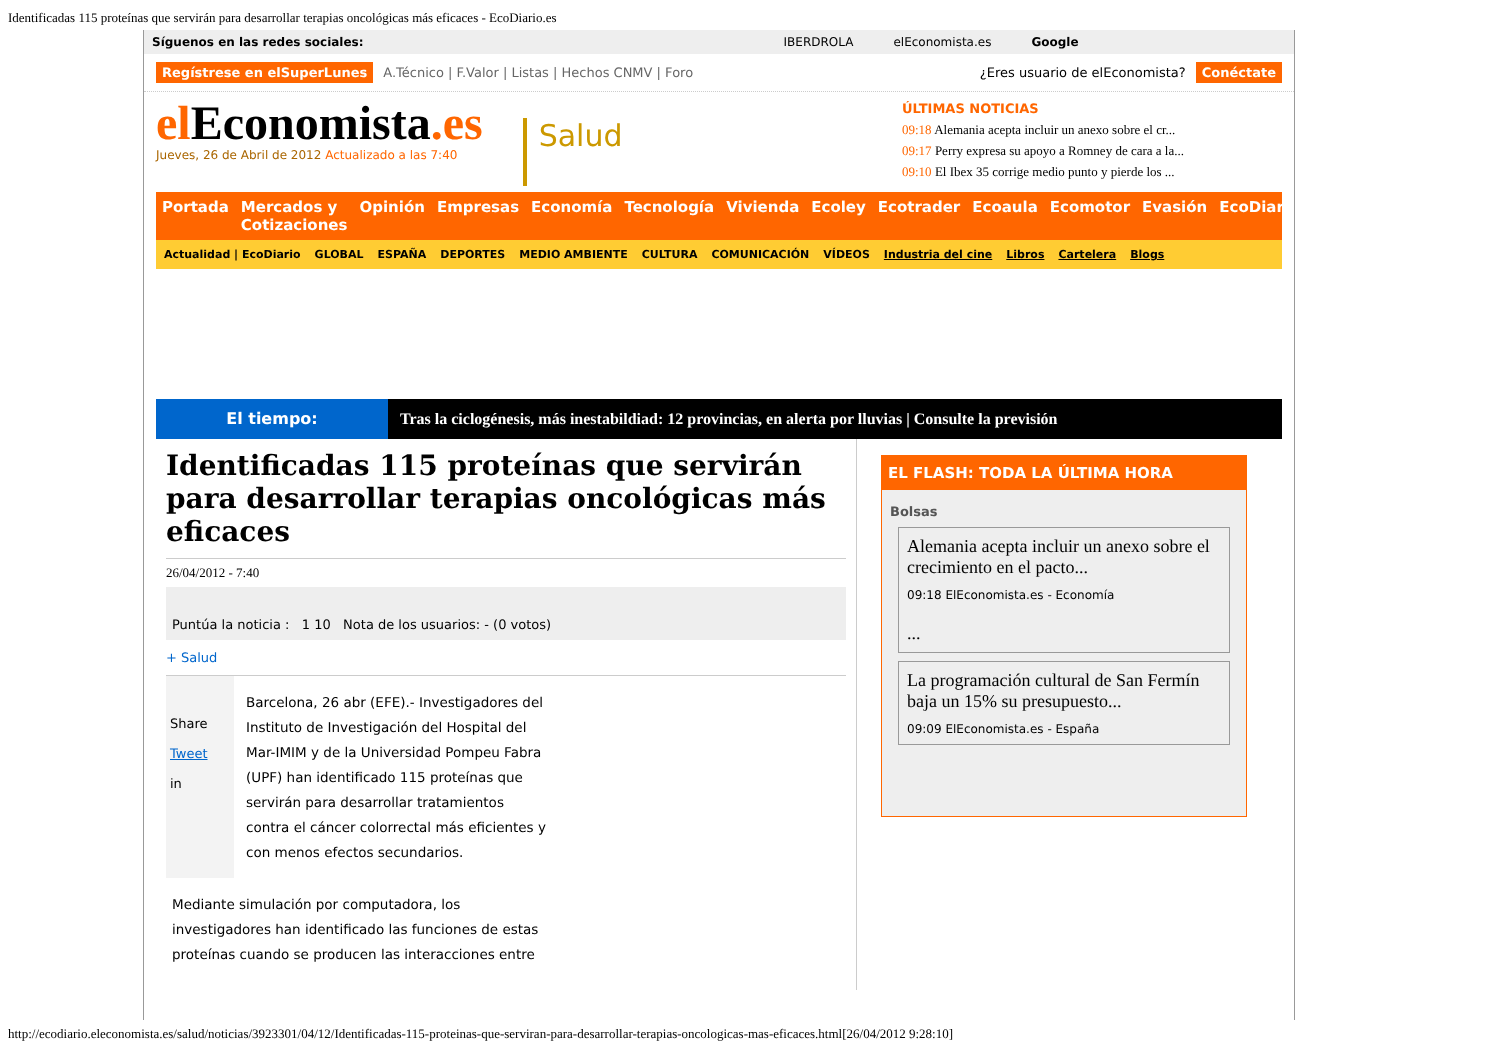Identificadas 115 proteínas que servirán para desarrollar terapias oncológicas más eficaces - EcoDiario.es
Síguenos en las redes sociales: IBERDROLA elEconomista.es Google
Regístrese en elSuperLunes A.Técnico | F.Valor | Listas | Hechos CNMV | Foro ¿Eres usuario de elEconomista? Conéctate
elEconomista.es
Jueves, 26 de Abril de 2012 Actualizado a las 7:40
Salud
ÚLTIMAS NOTICIAS
09:18 Alemania acepta incluir un anexo sobre el cr...
09:17 Perry expresa su apoyo a Romney de cara a la...
09:10 El Ibex 35 corrige medio punto y pierde los ...
Portada Mercados y Cotizaciones Opinión Empresas Economía Tecnología Vivienda Ecoley Ecotrader Ecoaula Ecomotor Evasión EcoDiario
Actualidad | EcoDiario GLOBAL ESPAÑA DEPORTES MEDIO AMBIENTE CULTURA COMUNICACIÓN VÍDEOS Industria del cine Libros Cartelera Blogs
El tiempo: Tras la ciclogénesis, más inestabildiad: 12 provincias, en alerta por lluvias | Consulte la previsión
Identificadas 115 proteínas que servirán para desarrollar terapias oncológicas más eficaces
26/04/2012 - 7:40
Puntúa la noticia : 1 10 Nota de los usuarios: - (0 votos)
+ Salud
Share
Tweet
in
Barcelona, 26 abr (EFE).- Investigadores del Instituto de Investigación del Hospital del Mar-IMIM y de la Universidad Pompeu Fabra (UPF) han identificado 115 proteínas que servirán para desarrollar tratamientos contra el cáncer colorrectal más eficientes y con menos efectos secundarios.
Mediante simulación por computadora, los investigadores han identificado las funciones de estas proteínas cuando se producen las interacciones entre
EL FLASH: TODA LA ÚLTIMA HORA
Bolsas
Alemania acepta incluir un anexo sobre el crecimiento en el pacto...
09:18 ElEconomista.es - Economía
...
La programación cultural de San Fermín baja un 15% su presupuesto...
09:09 ElEconomista.es - España
http://ecodiario.eleconomista.es/salud/noticias/3923301/04/12/Identificadas-115-proteinas-que-serviran-para-desarrollar-terapias-oncologicas-mas-eficaces.html[26/04/2012 9:28:10]